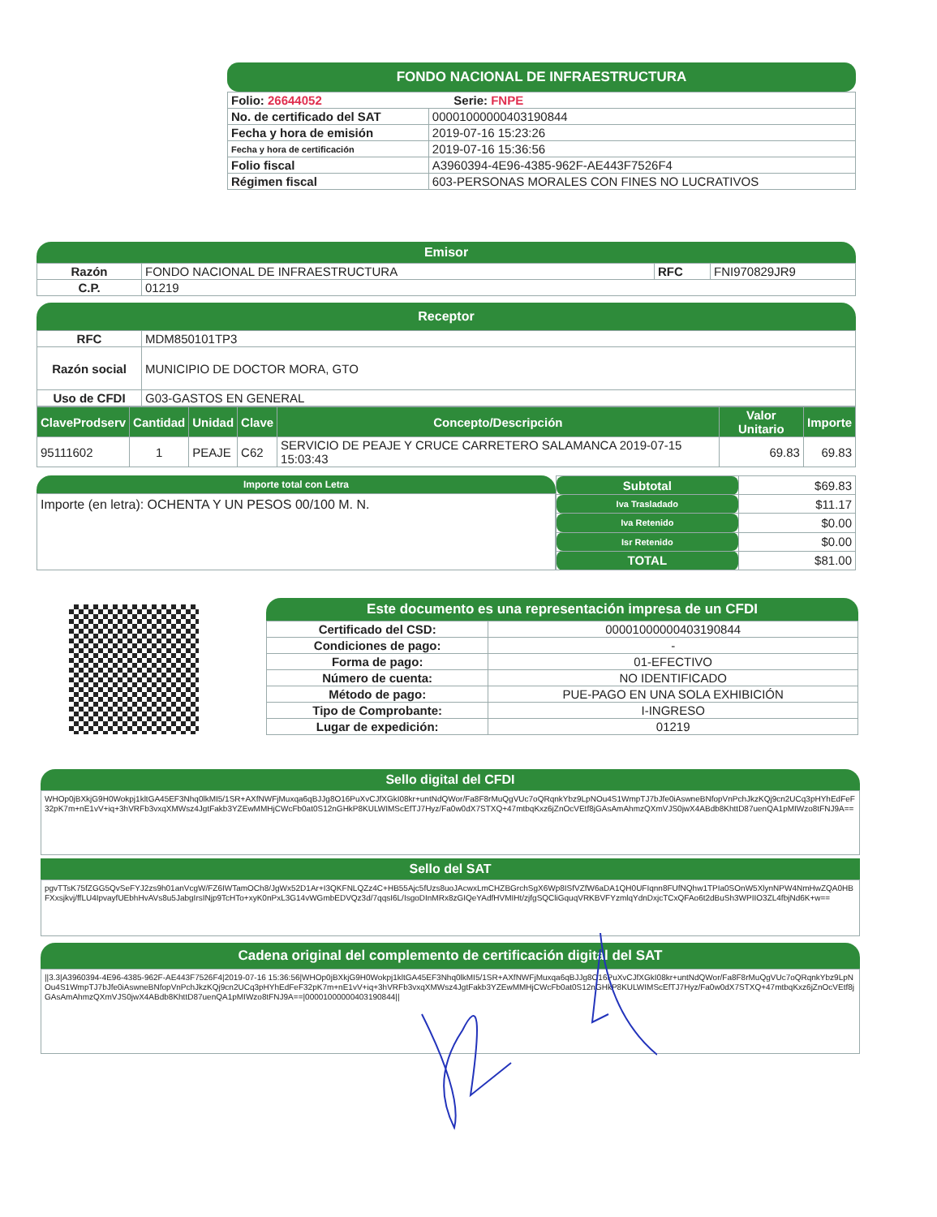FONDO NACIONAL DE INFRAESTRUCTURA
| Folio: 26644052 Serie: FNPE | |
| No. de certificado del SAT | 00001000000403190844 |
| Fecha y hora de emisión | 2019-07-16 15:23:26 |
| Fecha y hora de certificación | 2019-07-16 15:36:56 |
| Folio fiscal | A3960394-4E96-4385-962F-AE443F7526F4 |
| Régimen fiscal | 603-PERSONAS MORALES CON FINES NO LUCRATIVOS |
Emisor
| Razón | FONDO NACIONAL DE INFRAESTRUCTURA | RFC | FNI970829JR9 |
| C.P. | 01219 | | |
Receptor
| RFC | MDM850101TP3 |
| Razón social | MUNICIPIO DE DOCTOR MORA, GTO |
| Uso de CFDI | G03-GASTOS EN GENERAL |
| ClaveProdserv | Cantidad | Unidad | Clave | Concepto/Descripción | Valor Unitario | Importe |
| --- | --- | --- | --- | --- | --- | --- |
| 95111602 | 1 | PEAJE | C62 | SERVICIO DE PEAJE Y CRUCE CARRETERO SALAMANCA 2019-07-15 15:03:43 | 69.83 | 69.83 |
Importe total con Letra
Importe (en letra): OCHENTA Y UN PESOS 00/100 M. N.
| Subtotal | $69.83 |
| Iva Trasladado | $11.17 |
| Iva Retenido | $0.00 |
| Isr Retenido | $0.00 |
| TOTAL | $81.00 |
Este documento es una representación impresa de un CFDI
| Certificado del CSD: | 00001000000403190844 |
| Condiciones de pago: | - |
| Forma de pago: | 01-EFECTIVO |
| Número de cuenta: | NO IDENTIFICADO |
| Método de pago: | PUE-PAGO EN UNA SOLA EXHIBICIÓN |
| Tipo de Comprobante: | I-INGRESO |
| Lugar de expedición: | 01219 |
Sello digital del CFDI
WHOp0jBXkjG9H0Wokpj1kltGA45EF3Nhq0lkMI5/1SR+AXfNWFjMuxqa6qBJJg8O16PuXvCJfXGkI08kr+untNdQWor/Fa8F8rMuQgVUc7oQRqnkYbz9LpNOu4S1WmpTJ7bJfe0iAswneBNfopVnPchJkzKQj9cn2UCq3pHYhEdFeF32pK7m+nE1vV+iq+3hVRFb3vxqXMWsz4JgtFakb3YZEwMMHjCWcFb0at0S12nGHkP8KULWIMScEfTJ7Hyz/Fa0w0dX7STXQ+47mtbqKxz6jZnOcVEtf8jGAsAmAhmzQXmVJS0jwX4ABdb8KhttD87uenQA1pMIWzo8tFNJ9A==
Sello del SAT
pgvTTsK75fZGG5QvSeFYJ2zs9h01anVcgW/FZ6IWTamOCh8/JgWx52D1Ar+I3QKFNLQZz4C+HB55Ajc5fUzs8uoJAcwxLmCHZBGrchSgX6Wp8ISfVZfW6aDA1QH0UFIqnn8FUfNQhw1TPIa0SOnW5XlynNPW4NmHwZQA0HBFXxsjkvj/ffLU4IpvayfUEbhHvAVs8u5JabgIrsINjp9TcHTo+xyK0nPxL3G14vWGmbEDVQz3d/7qqsI6L/IsgoDInMRx8zGIQeYAdfHVMIHt/zjfgSQCliGquqVRKBVFYzmlqYdnDxjcTCxQFAo6t2dBuSh3WPIIO3ZL4fbjNd6K+w==
Cadena original del complemento de certificación digital del SAT
||3.3|A3960394-4E96-4385-962F-AE443F7526F4|2019-07-16 15:36:56|WHOp0jBXkjG9H0Wokpj1kltGA45EF3Nhq0lkMI5/1SR+AXfNWFjMuxqa6qBJJg8O16PuXvCJfXGkI08kr+untNdQWor/Fa8F8rMuQgVUc7oQRqnkYbz9LpNOu4S1WmpTJ7bJfe0iAswneBNfopVnPchJkzKQj9cn2UCq3pHYhEdFeF32pK7m+nE1vV+iq+3hVRFb3vxqXMWsz4JgtFakb3YZEwMMHjCWcFb0at0S12nGHkP8KULWIMScEfTJ7Hyz/Fa0w0dX7STXQ+47mtbqKxz6jZnOcVEtf8jGAsAmAhmzQXmVJS0jwX4ABdb8KhttD87uenQA1pMIWzo8tFNJ9A==|00001000000403190844||